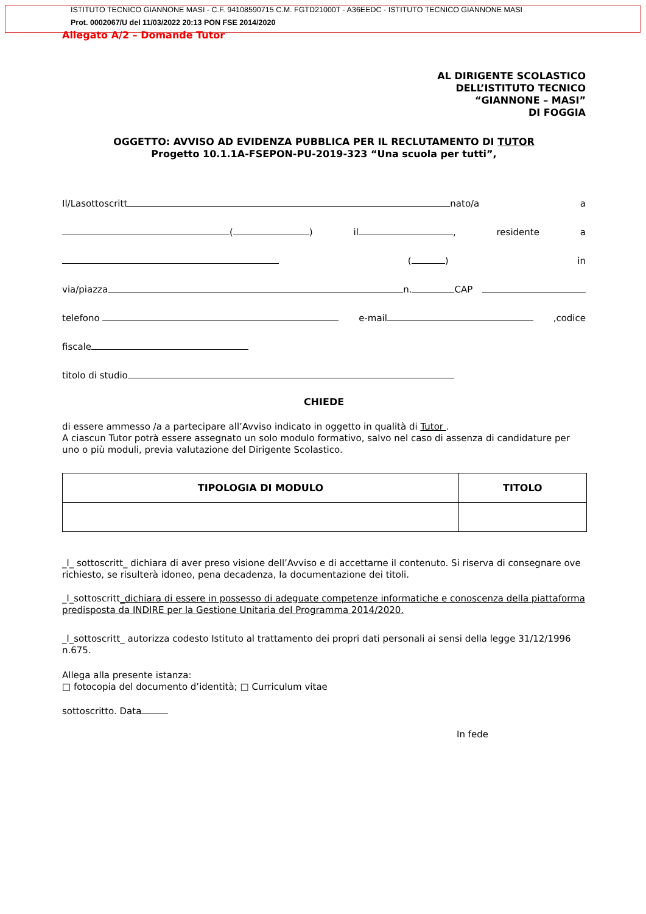ISTITUTO TECNICO GIANNONE MASI - C.F. 94108590715 C.M. FGTD21000T - A36EEDC - ISTITUTO TECNICO GIANNONE MASI
Prot. 0002067/U del 11/03/2022 20:13 PON FSE 2014/2020
Allegato A/2 – Domande Tutor
AL DIRIGENTE SCOLASTICO
DELL’ISTITUTO TECNICO
“GIANNONE – MASI”
DI FOGGIA
OGGETTO: AVVISO AD EVIDENZA PUBBLICA PER IL RECLUTAMENTO DI TUTOR
Progetto 10.1.1A-FSEPON-PU-2019-323 “Una scuola per tutti”,
Il/Lasottoscritt nato/a a
( ) il , residente a
( ) in
via/piazza n. CAP
telefono e-mail,codice
fiscale
titolo di studio
CHIEDE
di essere ammesso /a a partecipare all’Avviso indicato in oggetto in qualità di Tutor .
A ciascun Tutor potrà essere assegnato un solo modulo formativo, salvo nel caso di assenza di candidature per uno o più moduli, previa valutazione del Dirigente Scolastico.
| TIPOLOGIA DI MODULO | TITOLO |
| --- | --- |
_l_ sottoscritt_ dichiara di aver preso visione dell’Avviso e di accettarne il contenuto. Si riserva di consegnare ove richiesto, se risulterà idoneo, pena decadenza, la documentazione dei titoli.
_l_sottoscritt_dichiara di essere in possesso di adeguate competenze informatiche e conoscenza della piattaforma predisposta da INDIRE per la Gestione Unitaria del Programma 2014/2020.
_l_sottoscritt_ autorizza codesto Istituto al trattamento dei propri dati personali ai sensi della legge 31/12/1996 n.675.
Allega alla presente istanza:
□ fotocopia del documento d’identità; □ Curriculum vitae
sottoscritto. Data
In fede